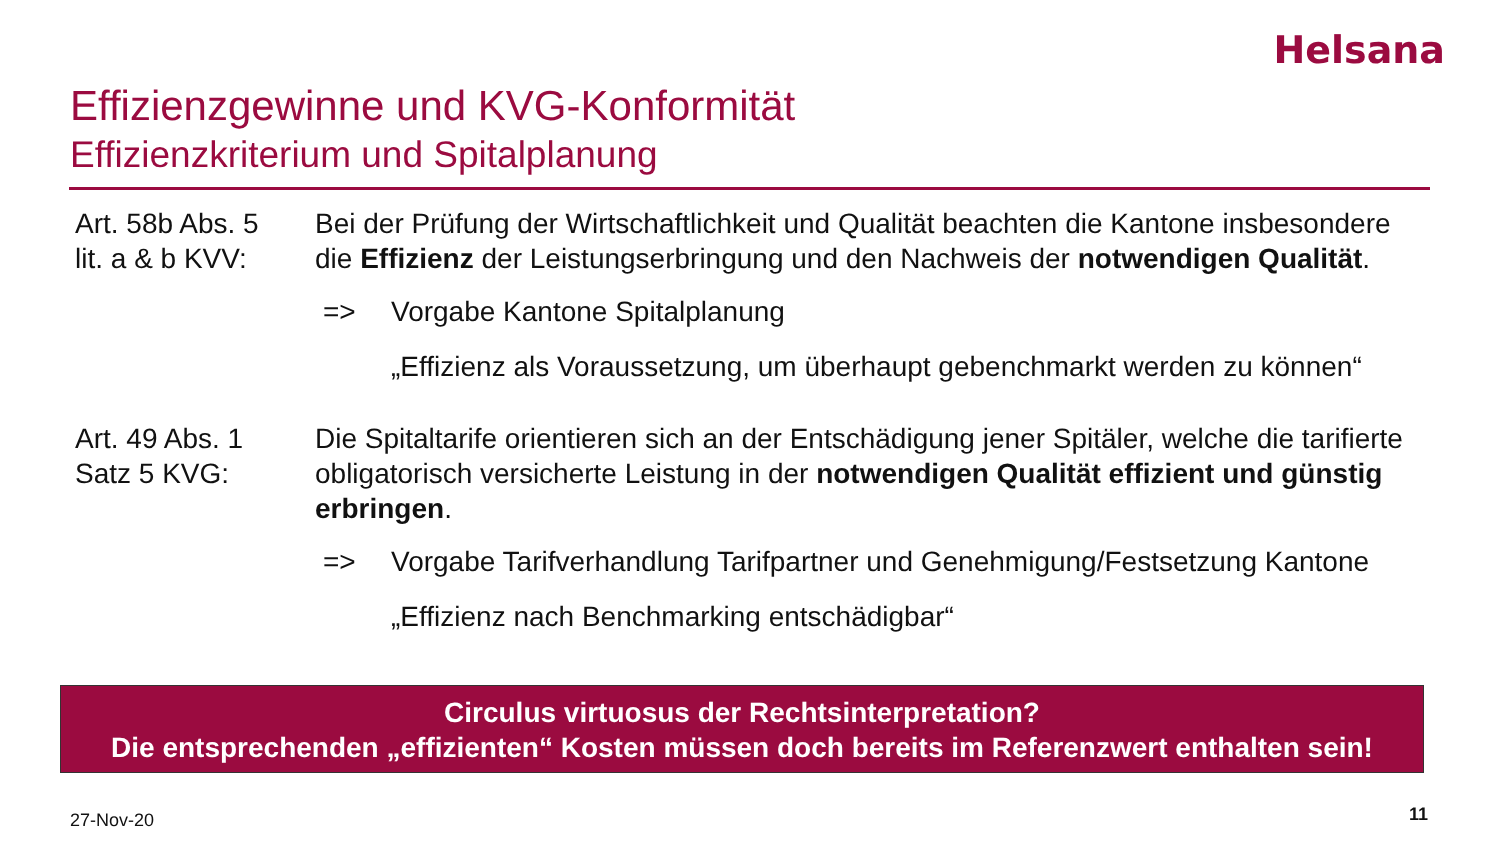Helsana
Effizienzgewinne und KVG-Konformität
Effizienzkriterium und Spitalplanung
Art. 58b Abs. 5
lit. a & b KVV:
Bei der Prüfung der Wirtschaftlichkeit und Qualität beachten die Kantone insbesondere die Effizienz der Leistungserbringung und den Nachweis der notwendigen Qualität.
=> Vorgabe Kantone Spitalplanung
„Effizienz als Voraussetzung, um überhaupt gebenchmarkt werden zu können“
Art. 49 Abs. 1
Satz 5 KVG:
Die Spitaltarife orientieren sich an der Entschädigung jener Spitäler, welche die tarifierte obligatorisch versicherte Leistung in der notwendigen Qualität effizient und günstig erbringen.
=> Vorgabe Tarifverhandlung Tarifpartner und Genehmigung/Festsetzung Kantone
„Effizienz nach Benchmarking entschädigbar“
Circulus virtuosus der Rechtsinterpretation?
Die entsprechenden „effizienten“ Kosten müssen doch bereits im Referenzwert enthalten sein!
27-Nov-20 11